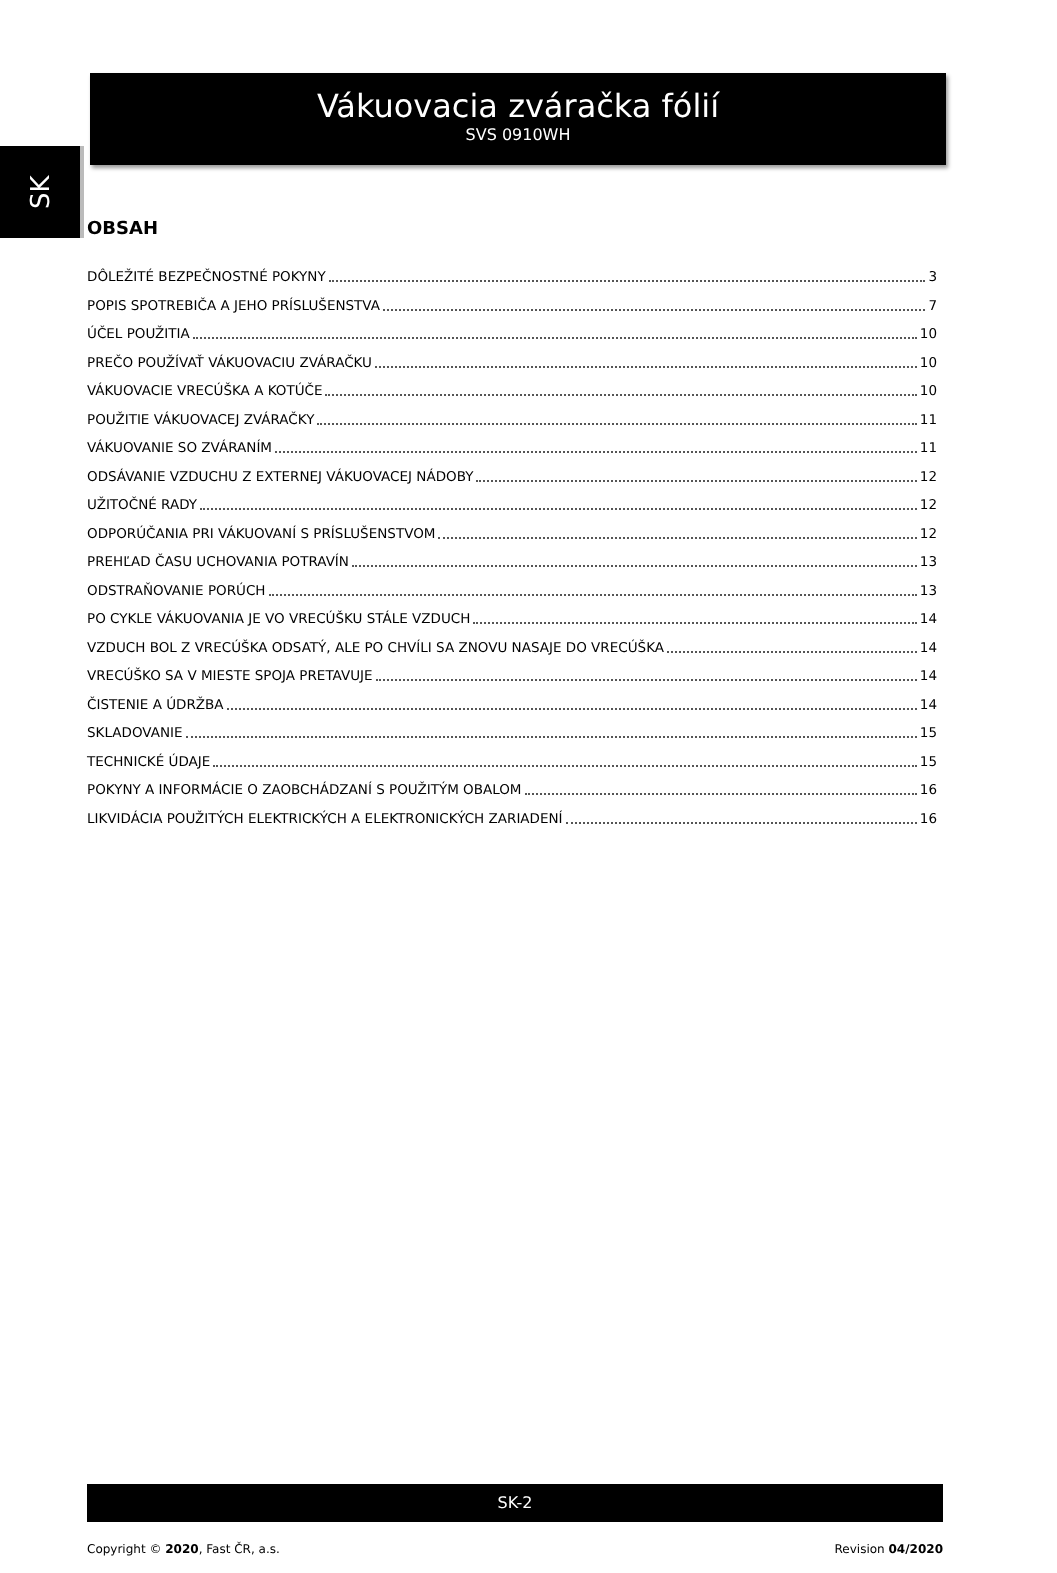SK
Vákuovacia zváračka fólií
SVS 0910WH
OBSAH
DÔLEŽITÉ BEZPEČNOSTNÉ POKYNY 3
POPIS SPOTREBIČA A JEHO PRÍSLUŠENSTVA 7
ÚČEL POUŽITIA 10
PREČO POUŽÍVAŤ VÁKUOVACIU ZVÁRAČKU 10
VÁKUOVACIE VRECÚŠKA A KOTÚČE 10
POUŽITIE VÁKUOVACEJ ZVÁRAČKY 11
VÁKUOVANIE SO ZVÁRANÍM 11
ODSÁVANIE VZDUCHU Z EXTERNEJ VÁKUOVACEJ NÁDOBY 12
UŽITOČNÉ RADY 12
ODPORÚČANIA PRI VÁKUOVANÍ S PRÍSLUŠENSTVOM 12
PREHĽAD ČASU UCHOVANIA POTRAVÍN 13
ODSTRAŇOVANIE PORÚCH 13
PO CYKLE VÁKUOVANIA JE VO VRECÚŠKU STÁLE VZDUCH 14
VZDUCH BOL Z VRECÚŠKA ODSATÝ, ALE PO CHVÍLI SA ZNOVU NASAJE DO VRECÚŠKA 14
VRECÚŠKO SA V MIESTE SPOJA PRETAVUJE 14
ČISTENIE A ÚDRŽBA 14
SKLADOVANIE 15
TECHNICKÉ ÚDAJE 15
POKYNY A INFORMÁCIE O ZAOBCHÁDZANÍ S POUŽITÝM OBALOM 16
LIKVIDÁCIA POUŽITÝCH ELEKTRICKÝCH A ELEKTRONICKÝCH ZARIADENÍ 16
SK-2
Copyright © 2020, Fast ČR, a.s. Revision 04/2020